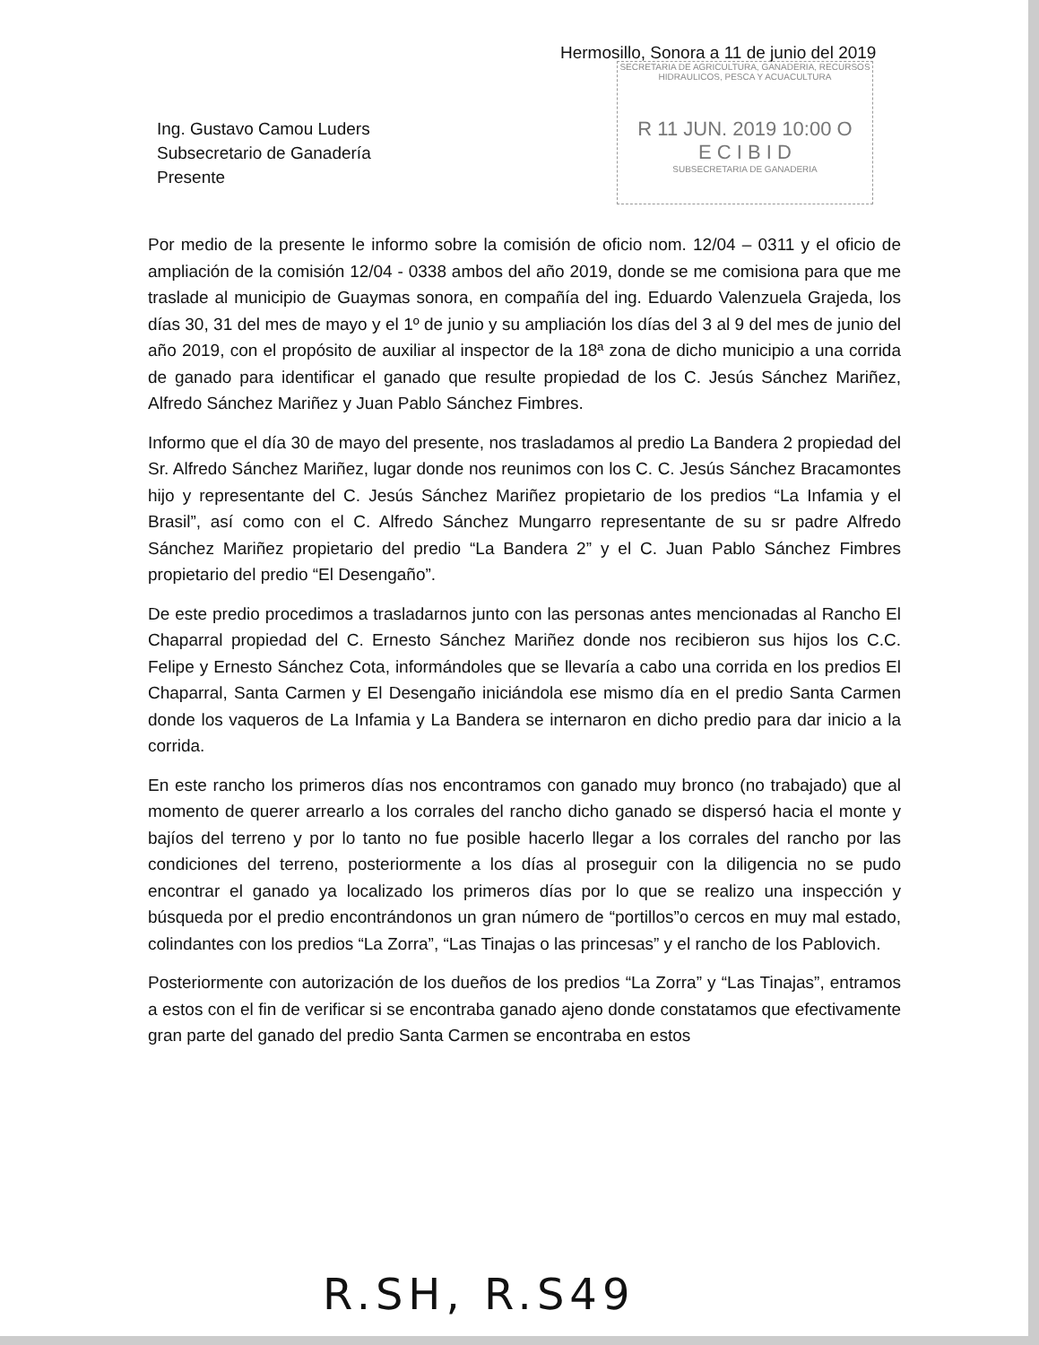Hermosillo, Sonora a 11 de junio del 2019
SECRETARIA DE AGRICULTURA, GANADERIA, RECURSOS HIDRAULICOS, PESCA Y ACUACULTURA
R 11 JUN. 2019 10:00 O
E C I B I D
SUBSECRETARIA DE GANADERIA
Ing. Gustavo Camou Luders
Subsecretario de Ganadería
Presente
Por medio de la presente le informo sobre la comisión de oficio nom. 12/04 – 0311 y el oficio de ampliación de la comisión 12/04 - 0338 ambos del año 2019, donde se me comisiona para que me traslade al municipio de Guaymas sonora, en compañía del ing. Eduardo Valenzuela Grajeda, los días 30, 31 del mes de mayo y el 1º de junio y su ampliación los días del 3 al 9 del mes de junio del año 2019, con el propósito de auxiliar al inspector de la 18ª zona de dicho municipio a una corrida de ganado para identificar el ganado que resulte propiedad de los C. Jesús Sánchez Mariñez, Alfredo Sánchez Mariñez y Juan Pablo Sánchez Fimbres.
Informo que el día 30 de mayo del presente, nos trasladamos al predio La Bandera 2 propiedad del Sr. Alfredo Sánchez Mariñez, lugar donde nos reunimos con los C. C. Jesús Sánchez Bracamontes hijo y representante del C. Jesús Sánchez Mariñez propietario de los predios “La Infamia y el Brasil”, así como con el C. Alfredo Sánchez Mungarro representante de su sr padre Alfredo Sánchez Mariñez propietario del predio “La Bandera 2” y el C. Juan Pablo Sánchez Fimbres propietario del predio “El Desengaño”.
De este predio procedimos a trasladarnos junto con las personas antes mencionadas al Rancho El Chaparral propiedad del C. Ernesto Sánchez Mariñez donde nos recibieron sus hijos los C.C. Felipe y Ernesto Sánchez Cota, informándoles que se llevaría a cabo una corrida en los predios El Chaparral, Santa Carmen y El Desengaño iniciándola ese mismo día en el predio Santa Carmen donde los vaqueros de La Infamia y La Bandera se internaron en dicho predio para dar inicio a la corrida.
En este rancho los primeros días nos encontramos con ganado muy bronco (no trabajado) que al momento de querer arrearlo a los corrales del rancho dicho ganado se dispersó hacia el monte y bajíos del terreno y por lo tanto no fue posible hacerlo llegar a los corrales del rancho por las condiciones del terreno, posteriormente a los días al proseguir con la diligencia no se pudo encontrar el ganado ya localizado los primeros días por lo que se realizo una inspección y búsqueda por el predio encontrándonos un gran número de “portillos”o cercos en muy mal estado, colindantes con los predios “La Zorra”, “Las Tinajas o las princesas” y el rancho de los Pablovich.
Posteriormente con autorización de los dueños de los predios “La Zorra” y “Las Tinajas”, entramos a estos con el fin de verificar si se encontraba ganado ajeno donde constatamos que efectivamente gran parte del ganado del predio Santa Carmen se encontraba en estos
R.SH, R.S49